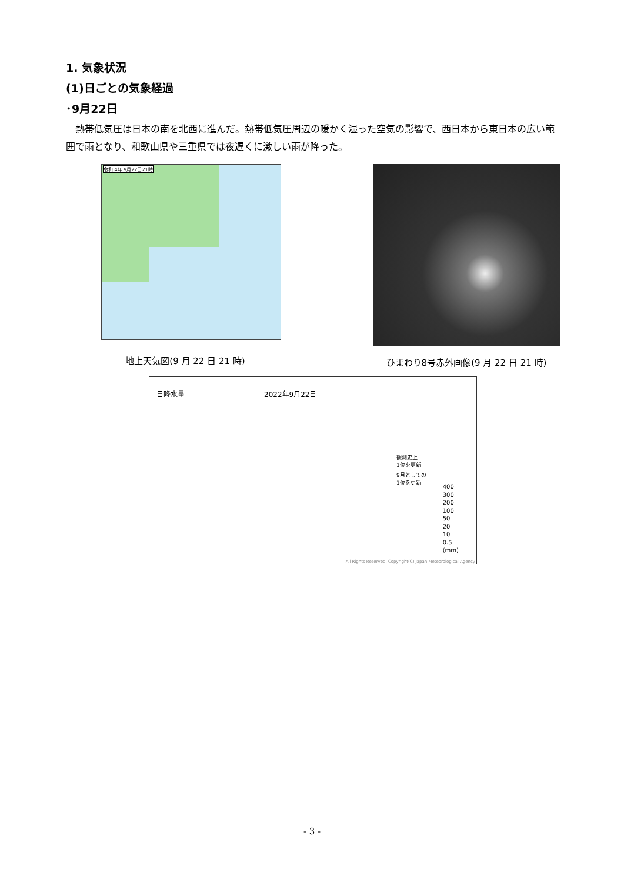1. 気象状況
(1)日ごとの気象経過
･9月22日
熱帯低気圧は日本の南を北西に進んだ。熱帯低気圧周辺の暖かく湿った空気の影響で、西日本から東日本の広い範囲で雨となり、和歌山県や三重県では夜遅くに激しい雨が降った。
令和 4年 9月22日21時
地上天気図(9 月 22 日 21 時)
ひまわり8号赤外画像(9 月 22 日 21 時)
日降水量 2022年9月22日
観測史上
1位を更新
9月としての
1位を更新
400
300
200
100
50
20
10
0.5
(mm)
All Rights Reserved, Copyright(C) Japan Meteorological Agency
- 3 -